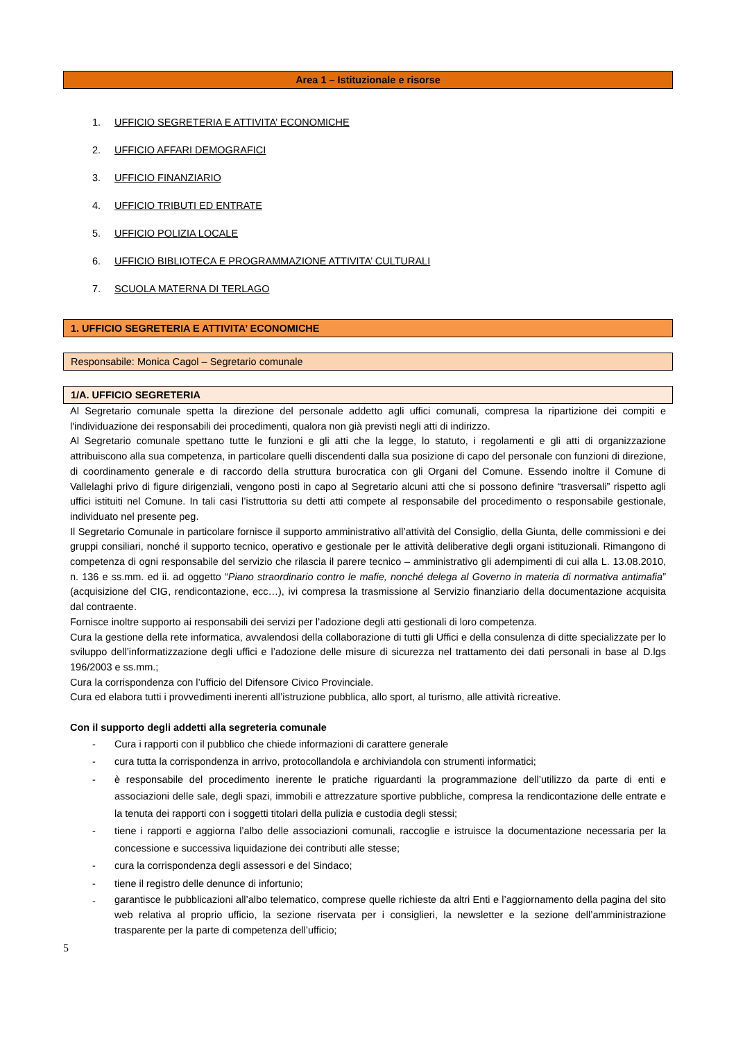Area 1 – Istituzionale e risorse
1. UFFICIO SEGRETERIA E ATTIVITA’ ECONOMICHE
2. UFFICIO AFFARI DEMOGRAFICI
3. UFFICIO FINANZIARIO
4. UFFICIO TRIBUTI ED ENTRATE
5. UFFICIO POLIZIA LOCALE
6. UFFICIO BIBLIOTECA E PROGRAMMAZIONE ATTIVITA’ CULTURALI
7. SCUOLA MATERNA DI TERLAGO
1. UFFICIO SEGRETERIA E ATTIVITA’ ECONOMICHE
Responsabile: Monica Cagol – Segretario comunale
1/A. UFFICIO SEGRETERIA
Al Segretario comunale spetta la direzione del personale addetto agli uffici comunali, compresa la ripartizione dei compiti e l'individuazione dei responsabili dei procedimenti, qualora non già previsti negli atti di indirizzo.
Al Segretario comunale spettano tutte le funzioni e gli atti che la legge, lo statuto, i regolamenti e gli atti di organizzazione attribuiscono alla sua competenza, in particolare quelli discendenti dalla sua posizione di capo del personale con funzioni di direzione, di coordinamento generale e di raccordo della struttura burocratica con gli Organi del Comune. Essendo inoltre il Comune di Vallelaghi privo di figure dirigenziali, vengono posti in capo al Segretario alcuni atti che si possono definire “trasversali” rispetto agli uffici istituiti nel Comune. In tali casi l’istruttoria su detti atti compete al responsabile del procedimento o responsabile gestionale, individuato nel presente peg.
Il Segretario Comunale in particolare fornisce il supporto amministrativo all’attività del Consiglio, della Giunta, delle commissioni e dei gruppi consiliari, nonché il supporto tecnico, operativo e gestionale per le attività deliberative degli organi istituzionali. Rimangono di competenza di ogni responsabile del servizio che rilascia il parere tecnico – amministrativo gli adempimenti di cui alla L. 13.08.2010, n. 136 e ss.mm. ed ii. ad oggetto “Piano straordinario contro le mafie, nonché delega al Governo in materia di normativa antimafia” (acquisizione del CIG, rendicontazione, ecc…), ivi compresa la trasmissione al Servizio finanziario della documentazione acquisita dal contraente.
Fornisce inoltre supporto ai responsabili dei servizi per l’adozione degli atti gestionali di loro competenza.
Cura la gestione della rete informatica, avvalendosi della collaborazione di tutti gli Uffici e della consulenza di ditte specializzate per lo sviluppo dell’informatizzazione degli uffici e l’adozione delle misure di sicurezza nel trattamento dei dati personali in base al D.lgs 196/2003 e ss.mm.;
Cura la corrispondenza con l’ufficio del Difensore Civico Provinciale.
Cura ed elabora tutti i provvedimenti inerenti all’istruzione pubblica, allo sport, al turismo, alle attività ricreative.
Con il supporto degli addetti alla segreteria comunale
- Cura i rapporti con il pubblico che chiede informazioni di carattere generale
- cura tutta la corrispondenza in arrivo, protocollandola e archiviandola con strumenti informatici;
- è responsabile del procedimento inerente le pratiche riguardanti la programmazione dell’utilizzo da parte di enti e associazioni delle sale, degli spazi, immobili e attrezzature sportive pubbliche, compresa la rendicontazione delle entrate e la tenuta dei rapporti con i soggetti titolari della pulizia e custodia degli stessi;
- tiene i rapporti e aggiorna l’albo delle associazioni comunali, raccoglie e istruisce la documentazione necessaria per la concessione e successiva liquidazione dei contributi alle stesse;
- cura la corrispondenza degli assessori e del Sindaco;
- tiene il registro delle denunce di infortunio;
- garantisce le pubblicazioni all’albo telematico, comprese quelle richieste da altri Enti e l’aggiornamento della pagina del sito web relativa al proprio ufficio, la sezione riservata per i consiglieri, la newsletter e la sezione dell’amministrazione trasparente per la parte di competenza dell’ufficio;
5